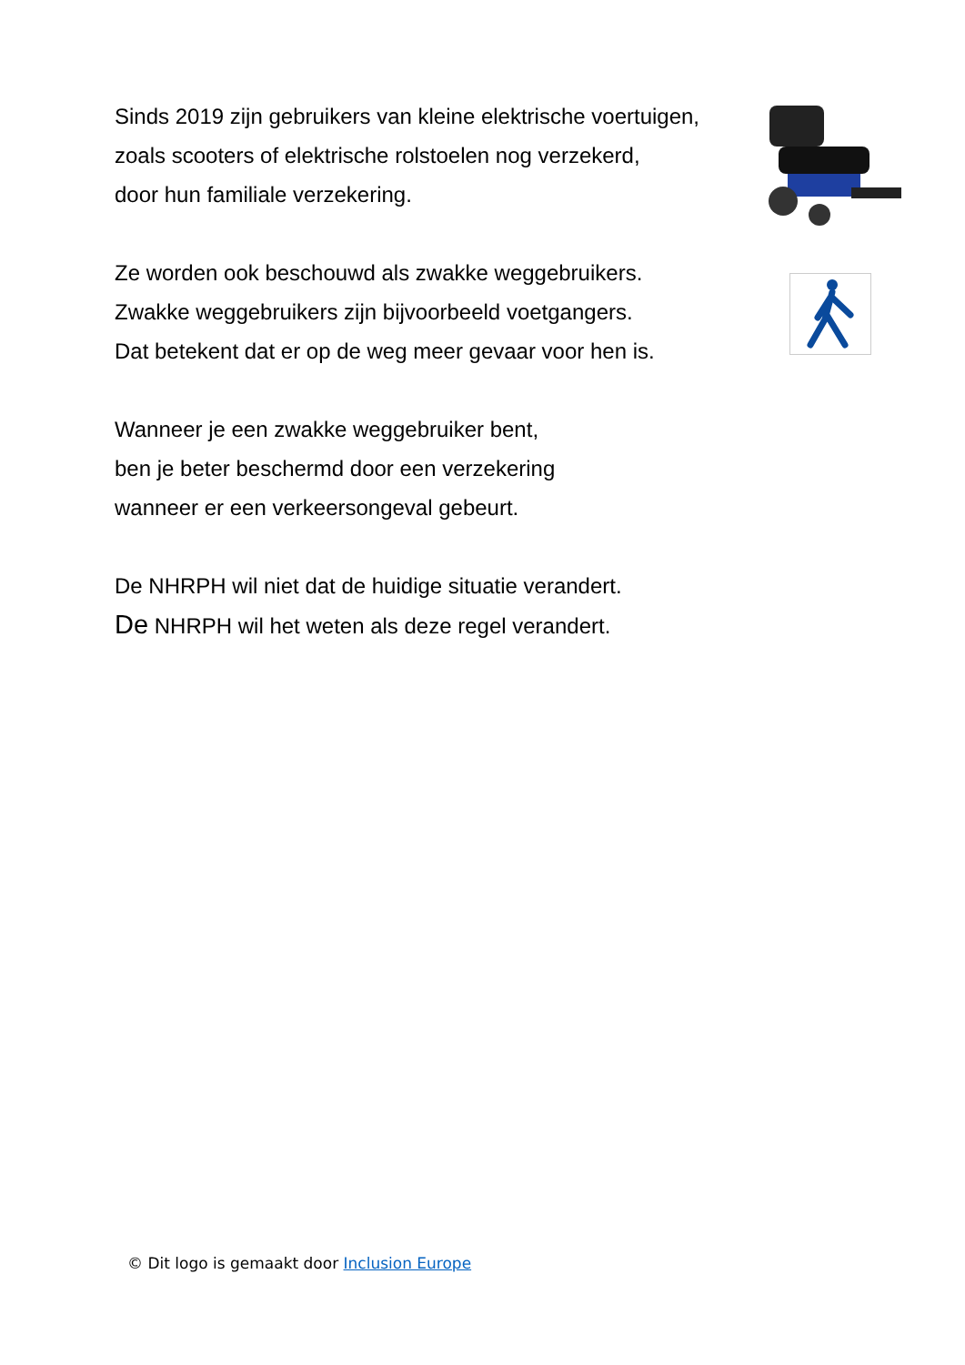Sinds 2019 zijn gebruikers van kleine elektrische voertuigen,
zoals scooters of elektrische rolstoelen nog verzekerd,
door hun familiale verzekering.
Ze worden ook beschouwd als zwakke weggebruikers.
Zwakke weggebruikers zijn bijvoorbeeld voetgangers.
Dat betekent dat er op de weg meer gevaar voor hen is.
Wanneer je een zwakke weggebruiker bent,
ben je beter beschermd door een verzekering
wanneer er een verkeersongeval gebeurt.
De NHRPH wil niet dat de huidige situatie verandert.
De NHRPH wil het weten als deze regel verandert.
© Dit logo is gemaakt door Inclusion Europe